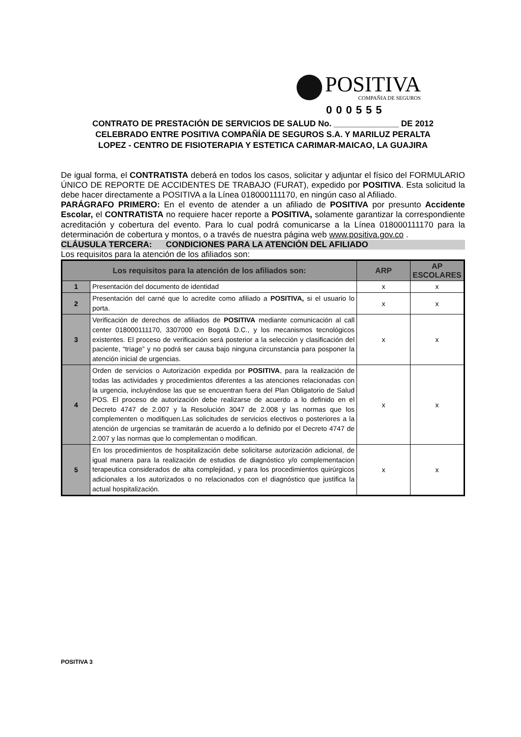POSITIVA
COMPAÑIA DE SEGUROS
000555
CONTRATO DE PRESTACIÓN DE SERVICIOS DE SALUD No. ______________ DE 2012
CELEBRADO ENTRE POSITIVA COMPAÑÍA DE SEGUROS S.A. Y MARILUZ PERALTA
LOPEZ - CENTRO DE FISIOTERAPIA Y ESTETICA CARIMAR-MAICAO, LA GUAJIRA
De igual forma, el CONTRATISTA deberá en todos los casos, solicitar y adjuntar el físico del FORMULARIO ÚNICO DE REPORTE DE ACCIDENTES DE TRABAJO (FURAT), expedido por POSITIVA. Esta solicitud la debe hacer directamente a POSITIVA a la Línea 018000111170, en ningún caso al Afiliado.
PARÁGRAFO PRIMERO: En el evento de atender a un afiliado de POSITIVA por presunto Accidente Escolar, el CONTRATISTA no requiere hacer reporte a POSITIVA, solamente garantizar la correspondiente acreditación y cobertura del evento. Para lo cual podrá comunicarse a la Línea 018000111170 para la determinación de cobertura y montos, o a través de nuestra página web www.positiva.gov.co .
CLÁUSULA TERCERA: CONDICIONES PARA LA ATENCIÓN DEL AFILIADO
Los requisitos para la atención de los afiliados son:
| Los requisitos para la atención de los afiliados son: | | ARP | AP ESCOLARES |
| --- | --- | --- | --- |
| 1 | Presentación del documento de identidad | x | x |
| 2 | Presentación del carné que lo acredite como afiliado a POSITIVA, si el usuario lo porta. | x | x |
| 3 | Verificación de derechos de afiliados de POSITIVA mediante comunicación al call center 018000111170, 3307000 en Bogotá D.C., y los mecanismos tecnológicos existentes. El proceso de verificación será posterior a la selección y clasificación del paciente, “triage” y no podrá ser causa bajo ninguna circunstancia para posponer la atención inicial de urgencias. | x | x |
| 4 | Orden de servicios o Autorización expedida por POSITIVA , para la realización de todas las actividades y procedimientos diferentes a las atenciones relacionadas con la urgencia, incluyéndose las que se encuentran fuera del Plan Obligatorio de Salud POS. El proceso de autorización debe realizarse de acuerdo a lo definido en el Decreto 4747 de 2.007 y la Resolución 3047 de 2.008 y las normas que los complementen o modifiquen.Las solicitudes de servicios electivos o posteriores a la atención de urgencias se tramitarán de acuerdo a lo definido por el Decreto 4747 de 2.007 y las normas que lo complementan o modifican. | x | x |
| 5 | En los procedimientos de hospitalización debe solicitarse autorización adicional, de igual manera para la realización de estudios de diagnóstico y/o complementacion terapeutica considerados de alta complejidad, y para los procedimientos quirúrgicos adicionales a los autorizados o no relacionados con el diagnóstico que justifica la actual hospitalización. | x | x |
POSITIVA 3